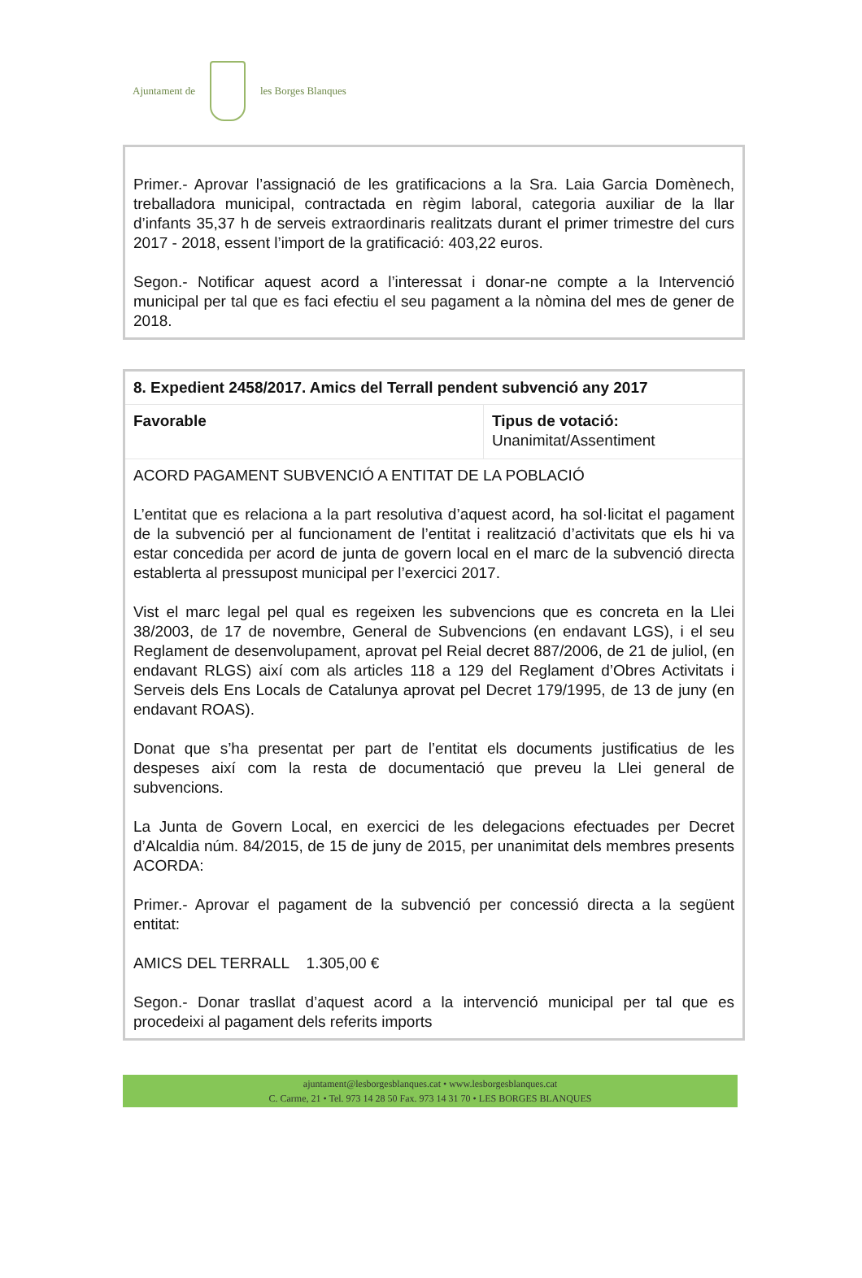Ajuntament de les Borges Blanques
| Primer.- Aprovar l’assignació de les gratificacions a la Sra. Laia Garcia Domènech, treballadora municipal, contractada en règim laboral, categoria auxiliar de la llar d’infants 35,37 h de serveis extraordinaris realitzats durant el primer trimestre del curs 2017 - 2018, essent l’import de la gratificació: 403,22 euros. Segon.- Notificar aquest acord a l’interessat i donar-ne compte a la Intervenció municipal per tal que es faci efectiu el seu pagament a la nòmina del mes de gener de 2018. |
| 8. Expedient 2458/2017. Amics del Terrall pendent subvenció any 2017 | |
| Favorable | Tipus de votació: Unanimitat/Assentiment |
| ACORD PAGAMENT SUBVENCIÓ A ENTITAT DE LA POBLACIÓ L’entitat que es relaciona a la part resolutiva d’aquest acord, ha sol·licitat el pagament de la subvenció per al funcionament de l’entitat i realització d’activitats que els hi va estar concedida per acord de junta de govern local en el marc de la subvenció directa establerta al pressupost municipal per l’exercici 2017. Vist el marc legal pel qual es regeixen les subvencions que es concreta en la Llei 38/2003, de 17 de novembre, General de Subvencions (en endavant LGS), i el seu Reglament de desenvolupament, aprovat pel Reial decret 887/2006, de 21 de juliol, (en endavant RLGS) així com als articles 118 a 129 del Reglament d’Obres Activitats i Serveis dels Ens Locals de Catalunya aprovat pel Decret 179/1995, de 13 de juny (en endavant ROAS). Donat que s’ha presentat per part de l’entitat els documents justificatius de les despeses així com la resta de documentació que preveu la Llei general de subvencions. La Junta de Govern Local, en exercici de les delegacions efectuades per Decret d’Alcaldia núm. 84/2015, de 15 de juny de 2015, per unanimitat dels membres presents ACORDA: Primer.- Aprovar el pagament de la subvenció per concessió directa a la següent entitat: AMICS DEL TERRALL 1.305,00 € Segon.- Donar trasllat d’aquest acord a la intervenció municipal per tal que es procedeixi al pagament dels referits imports | |
ajuntament@lesborgesblanques.cat • www.lesborgesblanques.cat
C. Carme, 21 • Tel. 973 14 28 50 Fax. 973 14 31 70 • LES BORGES BLANQUES